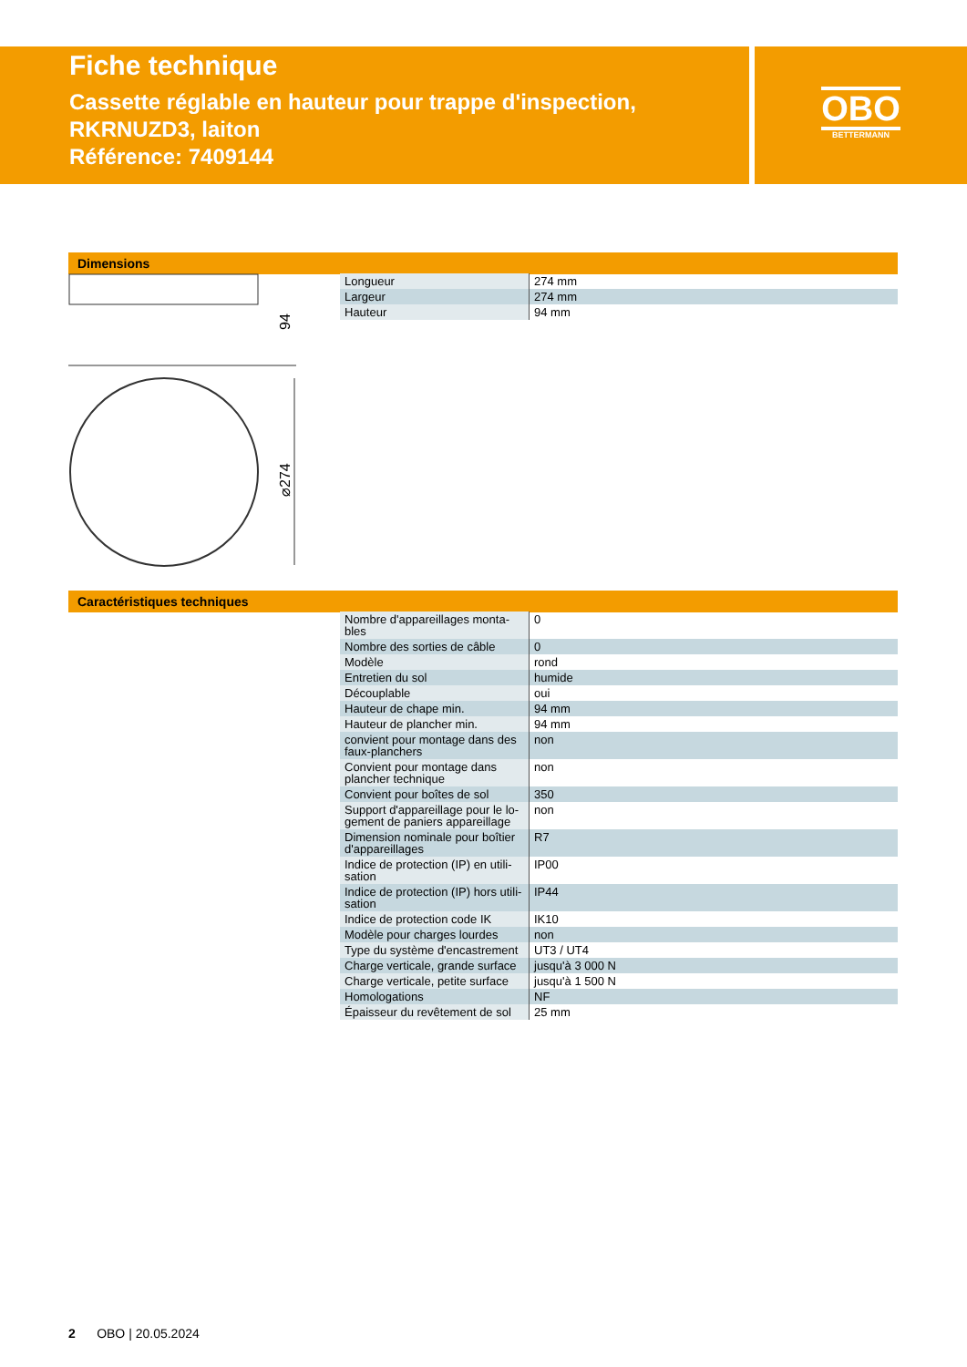Fiche technique
Cassette réglable en hauteur pour trappe d'inspection,
RKRNUZD3, laiton
Référence: 7409144
OBO
BETTERMANN
Dimensions
94
⌀274
| Longueur | 274 mm |
| Largeur | 274 mm |
| Hauteur | 94 mm |
Caractéristiques techniques
| Nombre d'appareillages monta-bles | 0 |
| Nombre des sorties de câble | 0 |
| Modèle | rond |
| Entretien du sol | humide |
| Découplable | oui |
| Hauteur de chape min. | 94 mm |
| Hauteur de plancher min. | 94 mm |
| convient pour montage dans des faux-planchers | non |
| Convient pour montage dans plancher technique | non |
| Convient pour boîtes de sol | 350 |
| Support d'appareillage pour le lo-gement de paniers appareillage | non |
| Dimension nominale pour boîtier d'appareillages | R7 |
| Indice de protection (IP) en utili-sation | IP00 |
| Indice de protection (IP) hors utili-sation | IP44 |
| Indice de protection code IK | IK10 |
| Modèle pour charges lourdes | non |
| Type du système d'encastrement | UT3 / UT4 |
| Charge verticale, grande surface | jusqu'à 3 000 N |
| Charge verticale, petite surface | jusqu'à 1 500 N |
| Homologations | NF |
| Épaisseur du revêtement de sol | 25 mm |
2 OBO | 20.05.2024